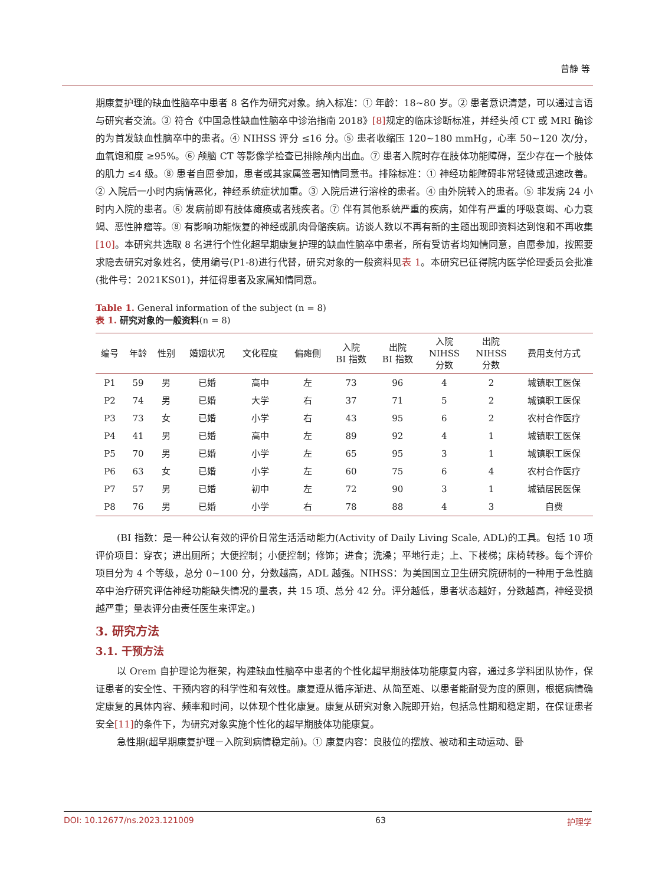曾静 等
期康复护理的缺血性脑卒中患者 8 名作为研究对象。纳入标准：① 年龄：18~80 岁。② 患者意识清楚，可以通过言语与研究者交流。③ 符合《中国急性缺血性脑卒中诊治指南 2018》[8] 规定的临床诊断标准，并经头颅 CT 或 MRI 确诊的为首发缺血性脑卒中的患者。④ NIHSS 评分 ≤16 分。⑤ 患者收缩压 120~180 mmHg，心率 50~120 次/分，血氧饱和度 ≥95%。⑥ 颅脑 CT 等影像学检查已排除颅内出血。⑦ 患者入院时存在肢体功能障碍，至少存在一个肢体的肌力 ≤4 级。⑧ 患者自愿参加，患者或其家属签署知情同意书。排除标准：① 神经功能障碍非常轻微或迅速改善。② 入院后一小时内病情恶化，神经系统症状加重。③ 入院后进行溶栓的患者。④ 由外院转入的患者。⑤ 非发病 24 小时内入院的患者。⑥ 发病前即有肢体瘫痪或者残疾者。⑦ 伴有其他系统严重的疾病，如伴有严重的呼吸衰竭、心力衰竭、恶性肿瘤等。⑧ 有影响功能恢复的神经或肌肉骨骼疾病。访谈人数以不再有新的主题出现即资料达到饱和不再收集[10]。本研究共选取 8 名进行个性化超早期康复护理的缺血性脑卒中患者，所有受访者均知情同意，自愿参加，按照要求隐去研究对象姓名，使用编号(P1-8)进行代替，研究对象的一般资料见表 1。本研究已征得院内医学伦理委员会批准(批件号：2021KS01)，并征得患者及家属知情同意。
Table 1. General information of the subject (n = 8)
表 1. 研究对象的一般资料(n = 8)
| 编号 | 年龄 | 性别 | 婚姻状况 | 文化程度 | 偏瘫侧 | 入院 BI 指数 | 出院 BI 指数 | 入院 NIHSS 分数 | 出院 NIHSS 分数 | 费用支付方式 |
| --- | --- | --- | --- | --- | --- | --- | --- | --- | --- | --- |
| P1 | 59 | 男 | 已婚 | 高中 | 左 | 73 | 96 | 4 | 2 | 城镇职工医保 |
| P2 | 74 | 男 | 已婚 | 大学 | 右 | 37 | 71 | 5 | 2 | 城镇职工医保 |
| P3 | 73 | 女 | 已婚 | 小学 | 右 | 43 | 95 | 6 | 2 | 农村合作医疗 |
| P4 | 41 | 男 | 已婚 | 高中 | 左 | 89 | 92 | 4 | 1 | 城镇职工医保 |
| P5 | 70 | 男 | 已婚 | 小学 | 左 | 65 | 95 | 3 | 1 | 城镇职工医保 |
| P6 | 63 | 女 | 已婚 | 小学 | 左 | 60 | 75 | 6 | 4 | 农村合作医疗 |
| P7 | 57 | 男 | 已婚 | 初中 | 左 | 72 | 90 | 3 | 1 | 城镇居民医保 |
| P8 | 76 | 男 | 已婚 | 小学 | 右 | 78 | 88 | 4 | 3 | 自费 |
(BI 指数：是一种公认有效的评价日常生活活动能力(Activity of Daily Living Scale, ADL)的工具。包括 10 项评价项目：穿衣；进出厕所；大便控制；小便控制；修饰；进食；洗澡；平地行走；上、下楼梯；床椅转移。每个评价项目分为 4 个等级，总分 0~100 分，分数越高，ADL 越强。NIHSS：为美国国立卫生研究院研制的一种用于急性脑卒中治疗研究评估神经功能缺失情况的量表，共 15 项、总分 42 分。评分越低，患者状态越好，分数越高，神经受损越严重；量表评分由责任医生来评定。)
3. 研究方法
3.1. 干预方法
以 Orem 自护理论为框架，构建缺血性脑卒中患者的个性化超早期肢体功能康复内容，通过多学科团队协作，保证患者的安全性、干预内容的科学性和有效性。康复遵从循序渐进、从简至难、以患者能耐受为度的原则，根据病情确定康复的具体内容、频率和时间，以体现个性化康复。康复从研究对象入院即开始，包括急性期和稳定期，在保证患者安全[11] 的条件下，为研究对象实施个性化的超早期肢体功能康复。
急性期(超早期康复护理－入院到病情稳定前)。① 康复内容：良肢位的摆放、被动和主动运动、卧
DOI: 10.12677/ns.2023.121009 63 护理学